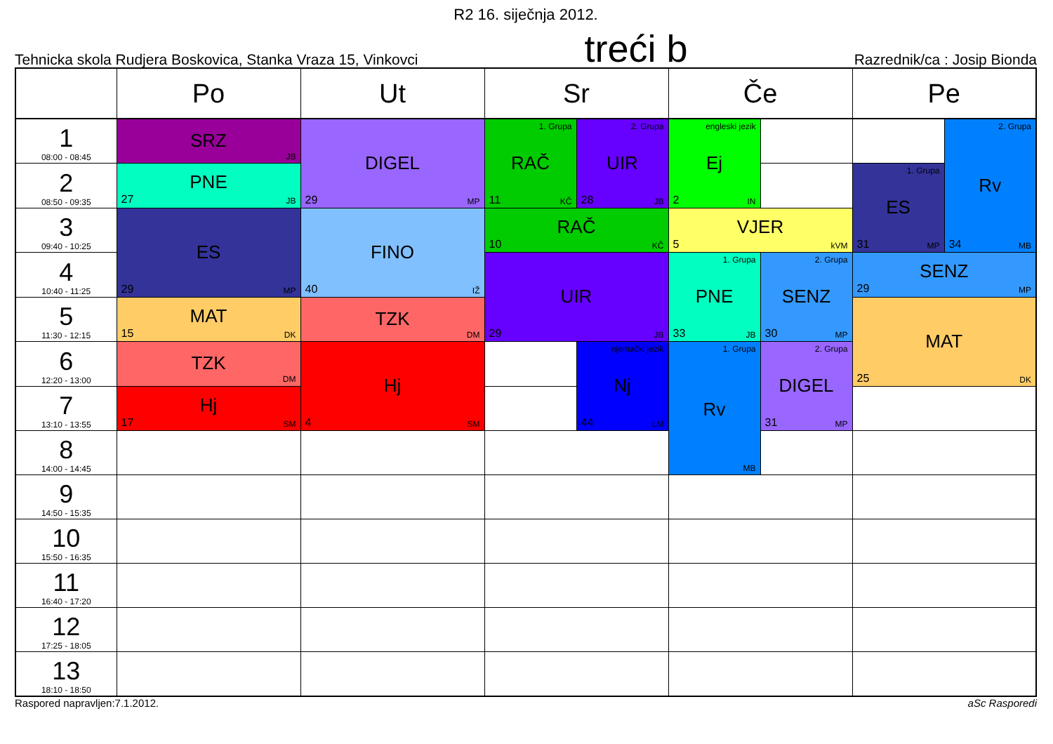R2 16. siječnja 2012.
Tehnicka skola Rudjera Boskovica, Stanka Vraza 15, Vinkovci treći b Razrednik/ca : Josip Bionda
| | Po | Ut | Sr | | Če | | Pe | |
| --- | --- | --- | --- | --- | --- | --- | --- | --- |
| 1 08:00 - 08:45 | SRZ JB | DIGEL 29 MP | 1. Grupa RAČ 11 KČ | 2. Grupa UIR 28 JB | engleski jezik Ej 2 IN | | | 2. Grupa Rv 34 MB |
| 2 08:50 - 09:35 | PNE 27 JB | | | | | | 1. Grupa ES 31 MP | |
| 3 09:40 - 10:25 | ES 29 MP | FINO 40 IŽ | RAČ 10 KČ | | VJER 5 kVM | | | |
| 4 10:40 - 11:25 | | | UIR 29 JB | | 1. Grupa PNE 33 JB | 2. Grupa SENZ 30 MP | SENZ 29 MP | |
| 5 11:30 - 12:15 | MAT 15 DK | TZK DM | | | | | MAT 25 DK | |
| 6 12:20 - 13:00 | TZK DM | Hj 4 SM | | njemački jezik Nj 44 LM | 1. Grupa Rv MB | 2. Grupa DIGEL 31 MP | | |
| 7 13:10 - 13:55 | Hj 17 SM | | | | | | | |
| 8 14:00 - 14:45 | | | | | | | | |
| 9 14:50 - 15:35 | | | | | | | | |
| 10 15:50 - 16:35 | | | | | | | | |
| 11 16:40 - 17:20 | | | | | | | | |
| 12 17:25 - 18:05 | | | | | | | | |
| 13 18:10 - 18:50 | | | | | | | | |
Raspored napravljen:7.1.2012. aSc Rasporedi